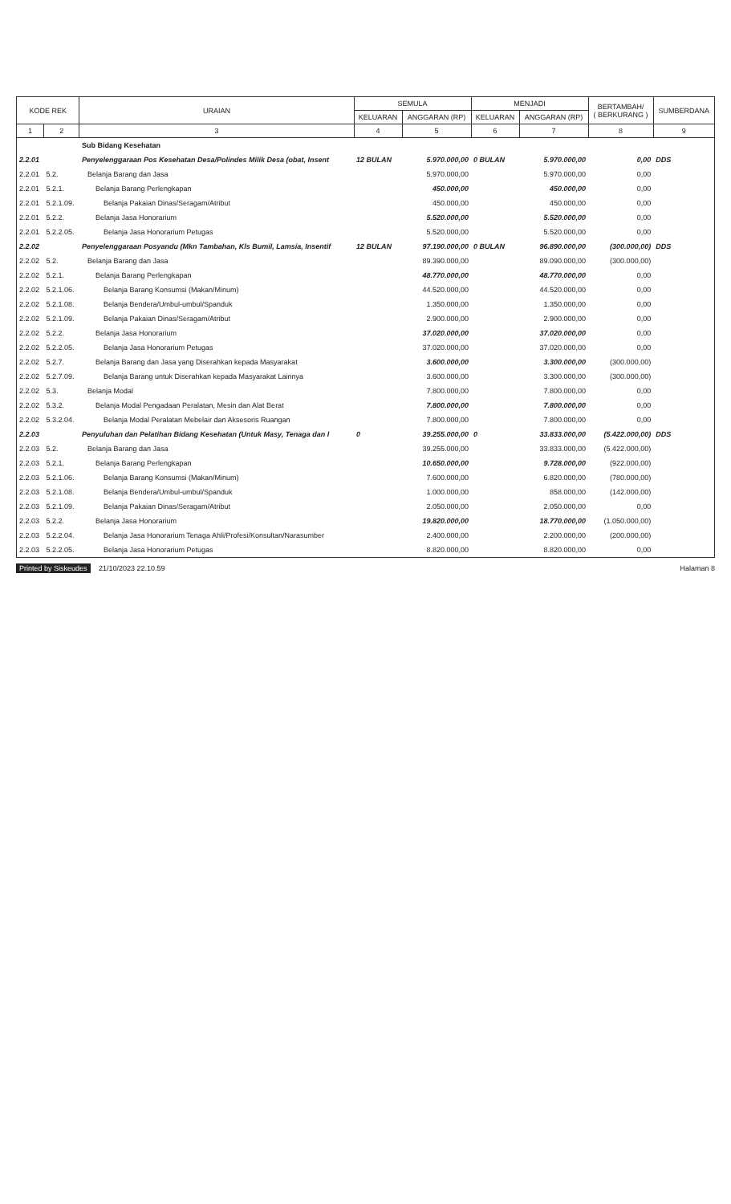| KODE REK | | URAIAN | SEMULA | | MENJADI | | BERTAMBAH/ ( BERKURANG ) | SUMBERDANA |
| --- | --- | --- | --- | --- | --- | --- | --- | --- |
| | | | KELUARAN | ANGGARAN (RP) | KELUARAN | ANGGARAN (RP) | | |
| 1 | 2 | 3 | 4 | 5 | 6 | 7 | 8 | 9 |
| | | Sub Bidang Kesehatan | | | | | | |
| 2.2.01 | | Penyelenggaraan Pos Kesehatan Desa/Polindes Milik Desa (obat, Insent | 12 BULAN | 5.970.000,00 | 0 BULAN | 5.970.000,00 | 0,00 | DDS |
| 2.2.01 | 5.2. | Belanja Barang dan Jasa | | 5.970.000,00 | | 5.970.000,00 | 0,00 | |
| 2.2.01 | 5.2.1. | Belanja Barang Perlengkapan | | 450.000,00 | | 450.000,00 | 0,00 | |
| 2.2.01 | 5.2.1.09. | Belanja Pakaian Dinas/Seragam/Atribut | | 450.000,00 | | 450.000,00 | 0,00 | |
| 2.2.01 | 5.2.2. | Belanja Jasa Honorarium | | 5.520.000,00 | | 5.520.000,00 | 0,00 | |
| 2.2.01 | 5.2.2.05. | Belanja Jasa Honorarium Petugas | | 5.520.000,00 | | 5.520.000,00 | 0,00 | |
| 2.2.02 | | Penyelenggaraan Posyandu (Mkn Tambahan, Kls Bumil, Lamsia, Insentif | 12 BULAN | 97.190.000,00 | 0 BULAN | 96.890.000,00 | (300.000,00) | DDS |
| 2.2.02 | 5.2. | Belanja Barang dan Jasa | | 89.390.000,00 | | 89.090.000,00 | (300.000,00) | |
| 2.2.02 | 5.2.1. | Belanja Barang Perlengkapan | | 48.770.000,00 | | 48.770.000,00 | 0,00 | |
| 2.2.02 | 5.2.1.06. | Belanja Barang Konsumsi (Makan/Minum) | | 44.520.000,00 | | 44.520.000,00 | 0,00 | |
| 2.2.02 | 5.2.1.08. | Belanja Bendera/Umbul-umbul/Spanduk | | 1.350.000,00 | | 1.350.000,00 | 0,00 | |
| 2.2.02 | 5.2.1.09. | Belanja Pakaian Dinas/Seragam/Atribut | | 2.900.000,00 | | 2.900.000,00 | 0,00 | |
| 2.2.02 | 5.2.2. | Belanja Jasa Honorarium | | 37.020.000,00 | | 37.020.000,00 | 0,00 | |
| 2.2.02 | 5.2.2.05. | Belanja Jasa Honorarium Petugas | | 37.020.000,00 | | 37.020.000,00 | 0,00 | |
| 2.2.02 | 5.2.7. | Belanja Barang dan Jasa yang Diserahkan kepada Masyarakat | | 3.600.000,00 | | 3.300.000,00 | (300.000,00) | |
| 2.2.02 | 5.2.7.09. | Belanja Barang untuk Diserahkan kepada Masyarakat Lainnya | | 3.600.000,00 | | 3.300.000,00 | (300.000,00) | |
| 2.2.02 | 5.3. | Belanja Modal | | 7.800.000,00 | | 7.800.000,00 | 0,00 | |
| 2.2.02 | 5.3.2. | Belanja Modal Pengadaan Peralatan, Mesin dan Alat Berat | | 7.800.000,00 | | 7.800.000,00 | 0,00 | |
| 2.2.02 | 5.3.2.04. | Belanja Modal Peralatan Mebelair dan Aksesoris Ruangan | | 7.800.000,00 | | 7.800.000,00 | 0,00 | |
| 2.2.03 | | Penyuluhan dan Pelatihan Bidang Kesehatan (Untuk Masy, Tenaga dan l | 0 | 39.255.000,00 | 0 | 33.833.000,00 | (5.422.000,00) | DDS |
| 2.2.03 | 5.2. | Belanja Barang dan Jasa | | 39.255.000,00 | | 33.833.000,00 | (5.422.000,00) | |
| 2.2.03 | 5.2.1. | Belanja Barang Perlengkapan | | 10.650.000,00 | | 9.728.000,00 | (922.000,00) | |
| 2.2.03 | 5.2.1.06. | Belanja Barang Konsumsi (Makan/Minum) | | 7.600.000,00 | | 6.820.000,00 | (780.000,00) | |
| 2.2.03 | 5.2.1.08. | Belanja Bendera/Umbul-umbul/Spanduk | | 1.000.000,00 | | 858.000,00 | (142.000,00) | |
| 2.2.03 | 5.2.1.09. | Belanja Pakaian Dinas/Seragam/Atribut | | 2.050.000,00 | | 2.050.000,00 | 0,00 | |
| 2.2.03 | 5.2.2. | Belanja Jasa Honorarium | | 19.820.000,00 | | 18.770.000,00 | (1.050.000,00) | |
| 2.2.03 | 5.2.2.04. | Belanja Jasa Honorarium Tenaga Ahli/Profesi/Konsultan/Narasumber | | 2.400.000,00 | | 2.200.000,00 | (200.000,00) | |
| 2.2.03 | 5.2.2.05. | Belanja Jasa Honorarium Petugas | | 8.820.000,00 | | 8.820.000,00 | 0,00 | |
Printed by Siskeudes 21/10/2023 22.10.59
Halaman 8